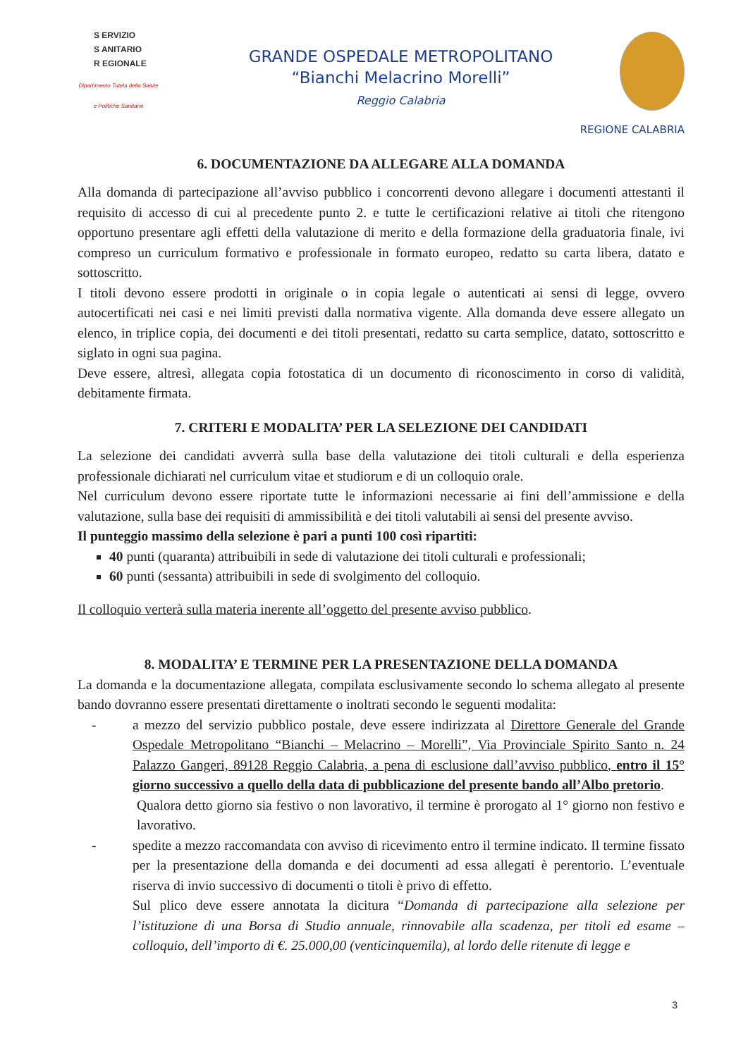S ERVIZIO
S ANITARIO
R EGIONALE
Dipartimento Tutela della Salute
e Politiche Sanitarie
GRANDE OSPEDALE METROPOLITANO
“Bianchi Melacrino Morelli”
Reggio Calabria
REGIONE CALABRIA
6. DOCUMENTAZIONE DA ALLEGARE ALLA DOMANDA
Alla domanda di partecipazione all’avviso pubblico i concorrenti devono allegare i documenti attestanti il requisito di accesso di cui al precedente punto 2. e tutte le certificazioni relative ai titoli che ritengono opportuno presentare agli effetti della valutazione di merito e della formazione della graduatoria finale, ivi compreso un curriculum formativo e professionale in formato europeo, redatto su carta libera, datato e sottoscritto.
I titoli devono essere prodotti in originale o in copia legale o autenticati ai sensi di legge, ovvero autocertificati nei casi e nei limiti previsti dalla normativa vigente. Alla domanda deve essere allegato un elenco, in triplice copia, dei documenti e dei titoli presentati, redatto su carta semplice, datato, sottoscritto e siglato in ogni sua pagina.
Deve essere, altresì, allegata copia fotostatica di un documento di riconoscimento in corso di validità, debitamente firmata.
7. CRITERI E MODALITA’ PER LA SELEZIONE DEI CANDIDATI
La selezione dei candidati avverrà sulla base della valutazione dei titoli culturali e della esperienza professionale dichiarati nel curriculum vitae et studiorum e di un colloquio orale.
Nel curriculum devono essere riportate tutte le informazioni necessarie ai fini dell’ammissione e della valutazione, sulla base dei requisiti di ammissibilità e dei titoli valutabili ai sensi del presente avviso.
Il punteggio massimo della selezione è pari a punti 100 così ripartiti:
40 punti (quaranta) attribuibili in sede di valutazione dei titoli culturali e professionali;
60 punti (sessanta) attribuibili in sede di svolgimento del colloquio.
Il colloquio verterà sulla materia inerente all’oggetto del presente avviso pubblico.
8. MODALITA’ E TERMINE PER LA PRESENTAZIONE DELLA DOMANDA
La domanda e la documentazione allegata, compilata esclusivamente secondo lo schema allegato al presente bando dovranno essere presentati direttamente o inoltrati secondo le seguenti modalita:
- a mezzo del servizio pubblico postale, deve essere indirizzata al Direttore Generale del Grande Ospedale Metropolitano “Bianchi – Melacrino – Morelli”, Via Provinciale Spirito Santo n. 24 Palazzo Gangeri, 89128 Reggio Calabria, a pena di esclusione dall’avviso pubblico, entro il 15° giorno successivo a quello della data di pubblicazione del presente bando all’Albo pretorio.
Qualora detto giorno sia festivo o non lavorativo, il termine è prorogato al 1° giorno non festivo e lavorativo.
- spedite a mezzo raccomandata con avviso di ricevimento entro il termine indicato. Il termine fissato per la presentazione della domanda e dei documenti ad essa allegati è perentorio. L’eventuale riserva di invio successivo di documenti o titoli è privo di effetto.
Sul plico deve essere annotata la dicitura “Domanda di partecipazione alla selezione per l’istituzione di una Borsa di Studio annuale, rinnovabile alla scadenza, per titoli ed esame – colloquio, dell’importo di €. 25.000,00 (venticinquemila), al lordo delle ritenute di legge e
3